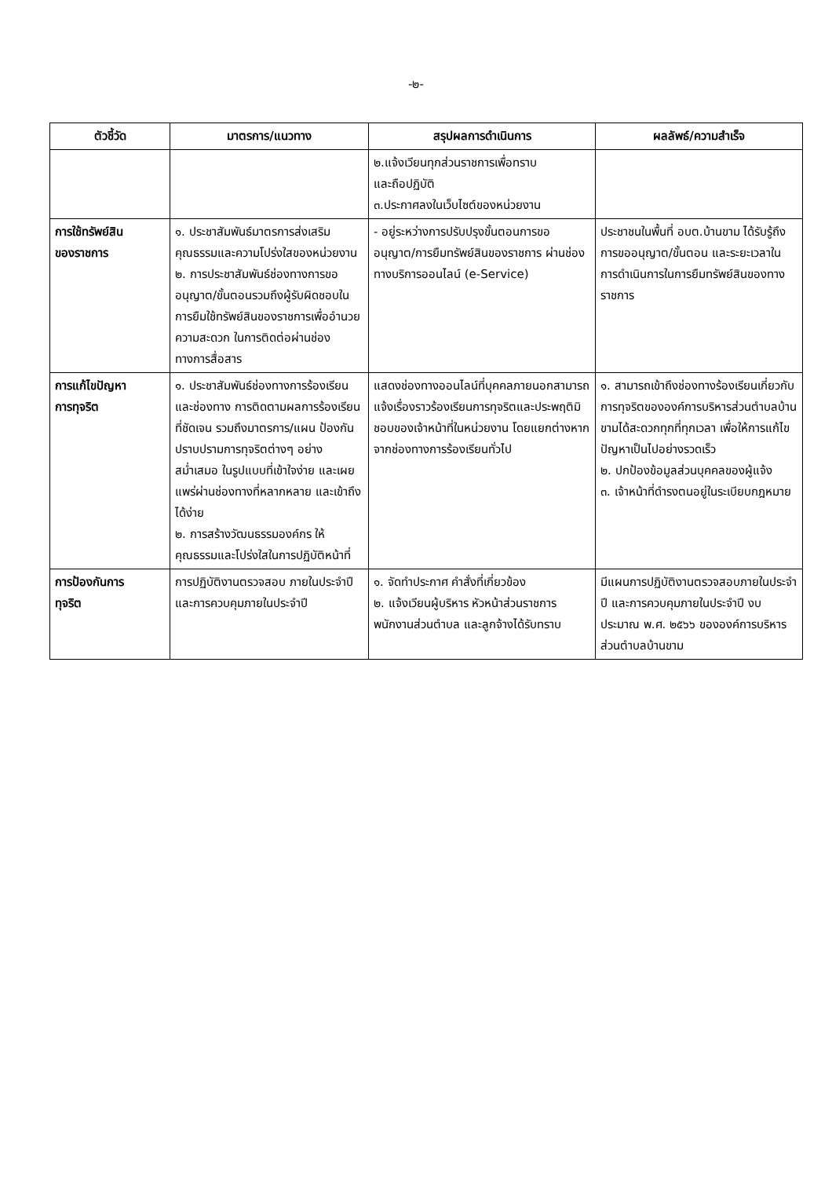-๒-
| ตัวชี้วัด | มาตรการ/แนวทาง | สรุปผลการดำเนินการ | ผลลัพธ์/ความสำเร็จ |
| --- | --- | --- | --- |
| | | ๒.แจ้งเวียนทุกส่วนราชการเพื่อทราบ และถือปฏิบัติ ๓.ประกาศลงในเว็บไซต์ของหน่วยงาน | |
| การใช้ทรัพย์สิน ของราชการ | ๑. ประชาสัมพันธ์มาตรการส่งเสริมคุณธรรมและความโปร่งใสของหน่วยงาน ๒. การประชาสัมพันธ์ช่องทางการขออนุญาต/ขั้นตอนรวมถึงผู้รับผิดชอบในการยืมใช้ทรัพย์สินของราชการเพื่ออำนวยความสะดวก ในการติดต่อผ่านช่องทางการสื่อสาร | - อยู่ระหว่างการปรับปรุงขั้นตอนการขออนุญาต/การยืมทรัพย์สินของราชการ ผ่านช่องทางบริการออนไลน์ (e-Service) | ประชาชนในพื้นที่ อบต.บ้านขาม ได้รับรู้ถึงการขออนุญาต/ขั้นตอน และระยะเวลาในการดำเนินการในการยืมทรัพย์สินของทางราชการ |
| การแก้ไขปัญหา การทุจริต | ๑. ประชาสัมพันธ์ช่องทางการร้องเรียนและช่องทาง การติดตามผลการร้องเรียนที่ชัดเจน รวมถึงมาตรการ/แผน ป้องกันปราบปรามการทุจริตต่างๆ อย่างสม่ำเสมอ ในรูปแบบที่เข้าใจง่าย และเผยแพร่ผ่านช่องทางที่หลากหลาย และเข้าถึงได้ง่าย ๒. การสร้างวัฒนธรรมองค์กร ให้คุณธรรมและโปร่งใสในการปฏิบัติหน้าที่ | แสดงช่องทางออนไลน์ที่บุคคลภายนอกสามารถแจ้งเรื่องราวร้องเรียนการทุจริตและประพฤติมิชอบของเจ้าหน้าที่ในหน่วยงาน โดยแยกต่างหากจากช่องทางการร้องเรียนทั่วไป | ๑. สามารถเข้าถึงช่องทางร้องเรียนเกี่ยวกับการทุจริตขององค์การบริหารส่วนตำบลบ้านขามได้สะดวกทุกที่ทุกเวลา เพื่อให้การแก้ไขปัญหาเป็นไปอย่างรวดเร็ว ๒. ปกป้องข้อมูลส่วนบุคคลของผู้แจ้ง ๓. เจ้าหน้าที่ดำรงตนอยู่ในระเบียบกฎหมาย |
| การป้องกันการ ทุจริต | การปฏิบัติงานตรวจสอบ ภายในประจำปี และการควบคุมภายในประจำปี | ๑. จัดทำประกาศ คำสั่งที่เกี่ยวข้อง ๒. แจ้งเวียนผู้บริหาร หัวหน้าส่วนราชการ พนักงานส่วนตำบล และลูกจ้างได้รับทราบ | มีแผนการปฏิบัติงานตรวจสอบภายในประจำปี และการควบคุมภายในประจำปี งบประมาณ พ.ศ. ๒๕๖๖ ขององค์การบริหารส่วนตำบลบ้านขาม |